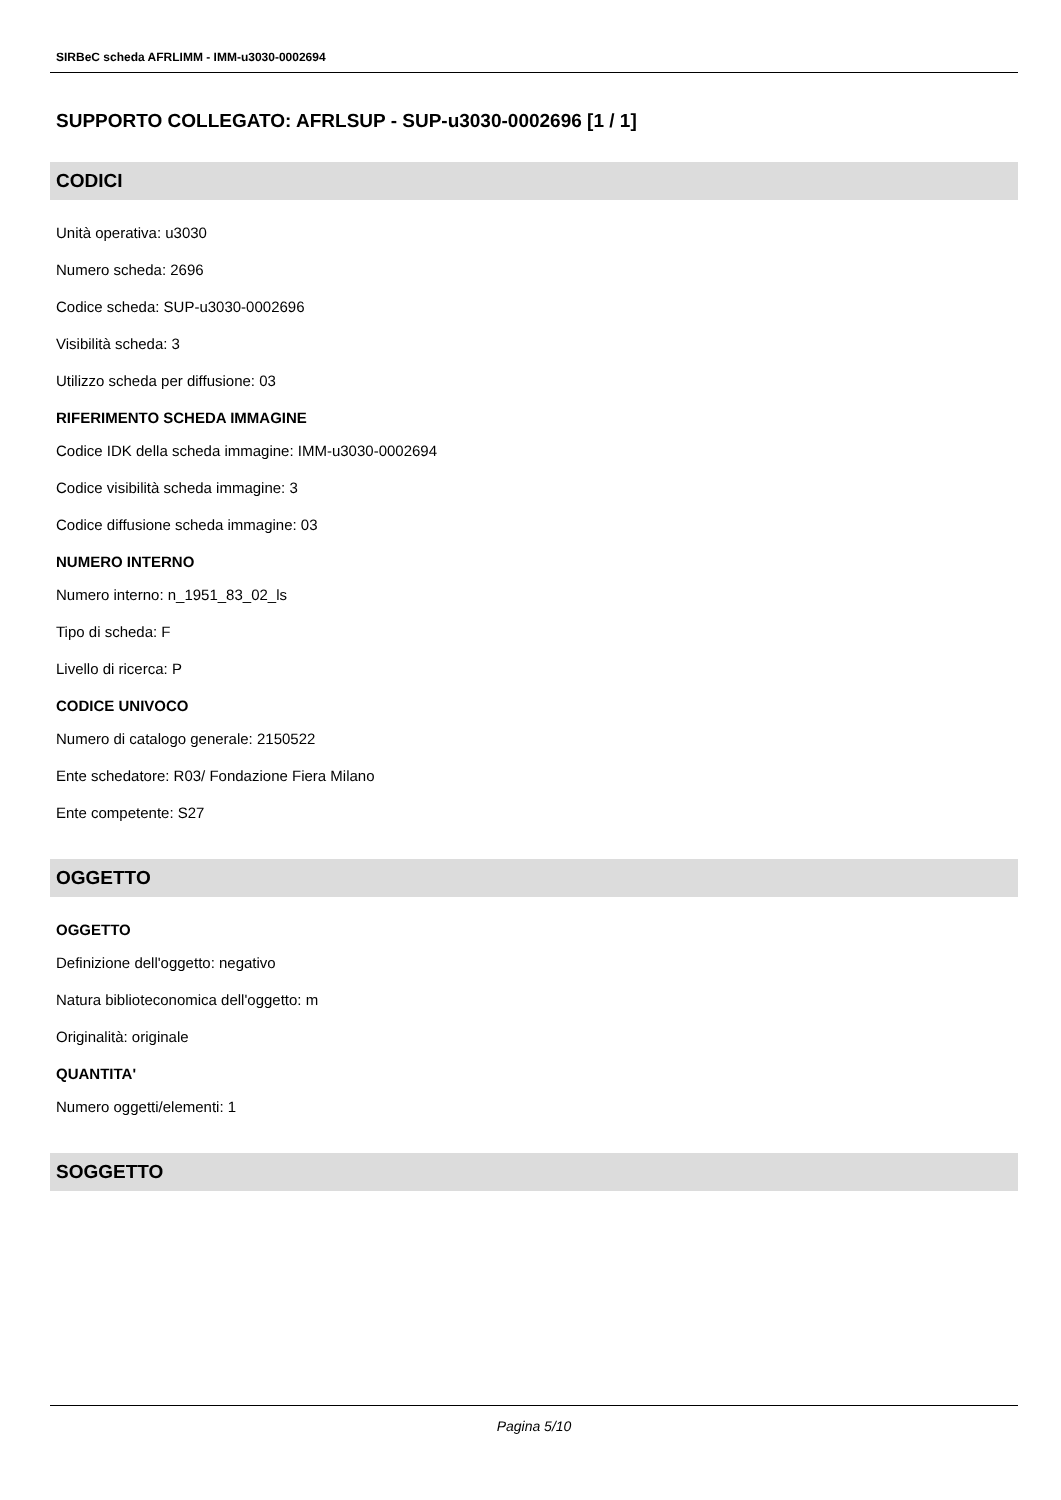SIRBeC scheda AFRLIMM - IMM-u3030-0002694
SUPPORTO COLLEGATO: AFRLSUP - SUP-u3030-0002696 [1 / 1]
CODICI
Unità operativa: u3030
Numero scheda: 2696
Codice scheda: SUP-u3030-0002696
Visibilità scheda: 3
Utilizzo scheda per diffusione: 03
RIFERIMENTO SCHEDA IMMAGINE
Codice IDK della scheda immagine: IMM-u3030-0002694
Codice visibilità scheda immagine: 3
Codice diffusione scheda immagine: 03
NUMERO INTERNO
Numero interno: n_1951_83_02_ls
Tipo di scheda: F
Livello di ricerca: P
CODICE UNIVOCO
Numero di catalogo generale: 2150522
Ente schedatore: R03/ Fondazione Fiera Milano
Ente competente: S27
OGGETTO
OGGETTO
Definizione dell'oggetto: negativo
Natura biblioteconomica dell'oggetto: m
Originalità: originale
QUANTITA'
Numero oggetti/elementi: 1
SOGGETTO
Pagina 5/10